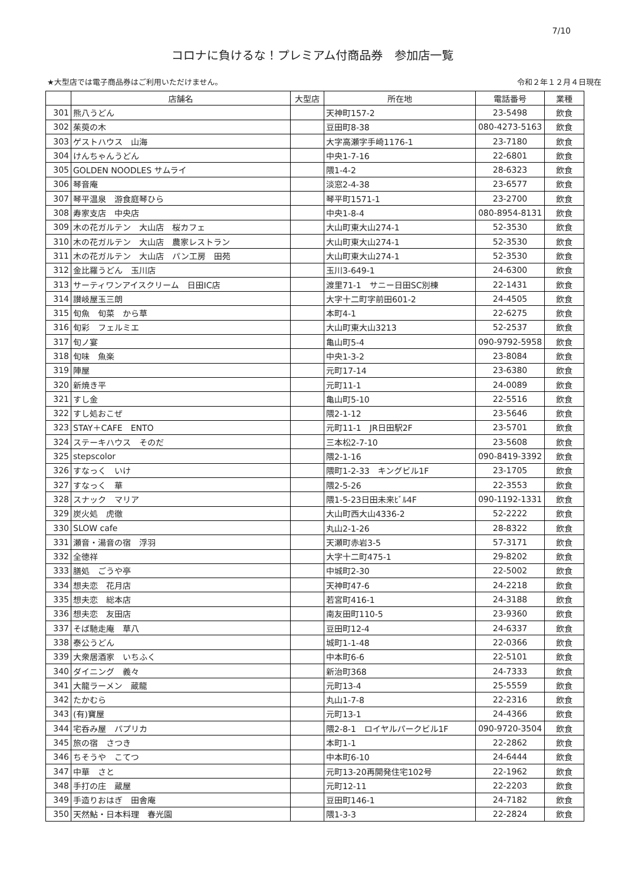7/10
コロナに負けるな！プレミアム付商品券　参加店一覧
★大型店では電子商品券はご利用いただけません。 令和２年１２月４日現在
| | 店舗名 | 大型店 | 所在地 | 電話番号 | 業種 |
| --- | --- | --- | --- | --- | --- |
| 301 | 熊八うどん | | 天神町157-2 | 23-5498 | 飲食 |
| 302 | 茱萸の木 | | 豆田町8-38 | 080-4273-5163 | 飲食 |
| 303 | ゲストハウス 山海 | | 大字高瀬字手崎1176-1 | 23-7180 | 飲食 |
| 304 | けんちゃんうどん | | 中央1-7-16 | 22-6801 | 飲食 |
| 305 | GOLDEN NOODLES サムライ | | 隈1-4-2 | 28-6323 | 飲食 |
| 306 | 琴音庵 | | 淡窓2-4-38 | 23-6577 | 飲食 |
| 307 | 琴平温泉 游食庭琴ひら | | 琴平町1571-1 | 23-2700 | 飲食 |
| 308 | 寿家支店 中央店 | | 中央1-8-4 | 080-8954-8131 | 飲食 |
| 309 | 木の花ガルテン 大山店 桜カフェ | | 大山町東大山274-1 | 52-3530 | 飲食 |
| 310 | 木の花ガルテン 大山店 農家レストラン | | 大山町東大山274-1 | 52-3530 | 飲食 |
| 311 | 木の花ガルテン 大山店 パン工房 田苑 | | 大山町東大山274-1 | 52-3530 | 飲食 |
| 312 | 金比羅うどん 玉川店 | | 玉川3-649-1 | 24-6300 | 飲食 |
| 313 | サーティワンアイスクリーム 日田IC店 | | 渡里71-1 サニー日田SC別棟 | 22-1431 | 飲食 |
| 314 | 讃岐屋玉三朗 | | 大字十二町字前田601-2 | 24-4505 | 飲食 |
| 315 | 旬魚 旬菜 から草 | | 本町4-1 | 22-6275 | 飲食 |
| 316 | 旬彩 フェルミエ | | 大山町東大山3213 | 52-2537 | 飲食 |
| 317 | 旬ノ宴 | | 亀山町5-4 | 090-9792-5958 | 飲食 |
| 318 | 旬味 魚楽 | | 中央1-3-2 | 23-8084 | 飲食 |
| 319 | 陣屋 | | 元町17-14 | 23-6380 | 飲食 |
| 320 | 新焼き平 | | 元町11-1 | 24-0089 | 飲食 |
| 321 | すし金 | | 亀山町5-10 | 22-5516 | 飲食 |
| 322 | すし処おこぜ | | 隈2-1-12 | 23-5646 | 飲食 |
| 323 | STAY＋CAFE ENTO | | 元町11-1 JR日田駅2F | 23-5701 | 飲食 |
| 324 | ステーキハウス そのだ | | 三本松2-7-10 | 23-5608 | 飲食 |
| 325 | stepscolor | | 隈2-1-16 | 090-8419-3392 | 飲食 |
| 326 | すなっく いけ | | 隈町1-2-33 キングビル1F | 23-1705 | 飲食 |
| 327 | すなっく 華 | | 隈2-5-26 | 22-3553 | 飲食 |
| 328 | スナック マリア | | 隈1-5-23日田未来ﾋﾞﾙ4F | 090-1192-1331 | 飲食 |
| 329 | 炭火処 虎徹 | | 大山町西大山4336-2 | 52-2222 | 飲食 |
| 330 | SLOW cafe | | 丸山2-1-26 | 28-8322 | 飲食 |
| 331 | 瀬音・湯音の宿 浮羽 | | 天瀬町赤岩3-5 | 57-3171 | 飲食 |
| 332 | 全徳祥 | | 大字十二町475-1 | 29-8202 | 飲食 |
| 333 | 膳処 ごうや亭 | | 中城町2-30 | 22-5002 | 飲食 |
| 334 | 想夫恋 花月店 | | 天神町47-6 | 24-2218 | 飲食 |
| 335 | 想夫恋 総本店 | | 若宮町416-1 | 24-3188 | 飲食 |
| 336 | 想夫恋 友田店 | | 南友田町110-5 | 23-9360 | 飲食 |
| 337 | そば馳走庵 草八 | | 豆田町12-4 | 24-6337 | 飲食 |
| 338 | 泰公うどん | | 城町1-1-48 | 22-0366 | 飲食 |
| 339 | 大衆居酒家 いちふく | | 中本町6-6 | 22-5101 | 飲食 |
| 340 | ダイニング 義々 | | 新治町368 | 24-7333 | 飲食 |
| 341 | 大龍ラーメン 蔵龍 | | 元町13-4 | 25-5559 | 飲食 |
| 342 | たかむら | | 丸山1-7-8 | 22-2316 | 飲食 |
| 343 | (有)寶屋 | | 元町13-1 | 24-4366 | 飲食 |
| 344 | 宅呑み屋 パプリカ | | 隈2-8-1 ロイヤルパークビル1F | 090-9720-3504 | 飲食 |
| 345 | 旅の宿 さつき | | 本町1-1 | 22-2862 | 飲食 |
| 346 | ちそうや こてつ | | 中本町6-10 | 24-6444 | 飲食 |
| 347 | 中華 さと | | 元町13-20再開発住宅102号 | 22-1962 | 飲食 |
| 348 | 手打の庄 蔵屋 | | 元町12-11 | 22-2203 | 飲食 |
| 349 | 手造りおはぎ 田舎庵 | | 豆田町146-1 | 24-7182 | 飲食 |
| 350 | 天然鮎・日本料理 春光園 | | 隈1-3-3 | 22-2824 | 飲食 |